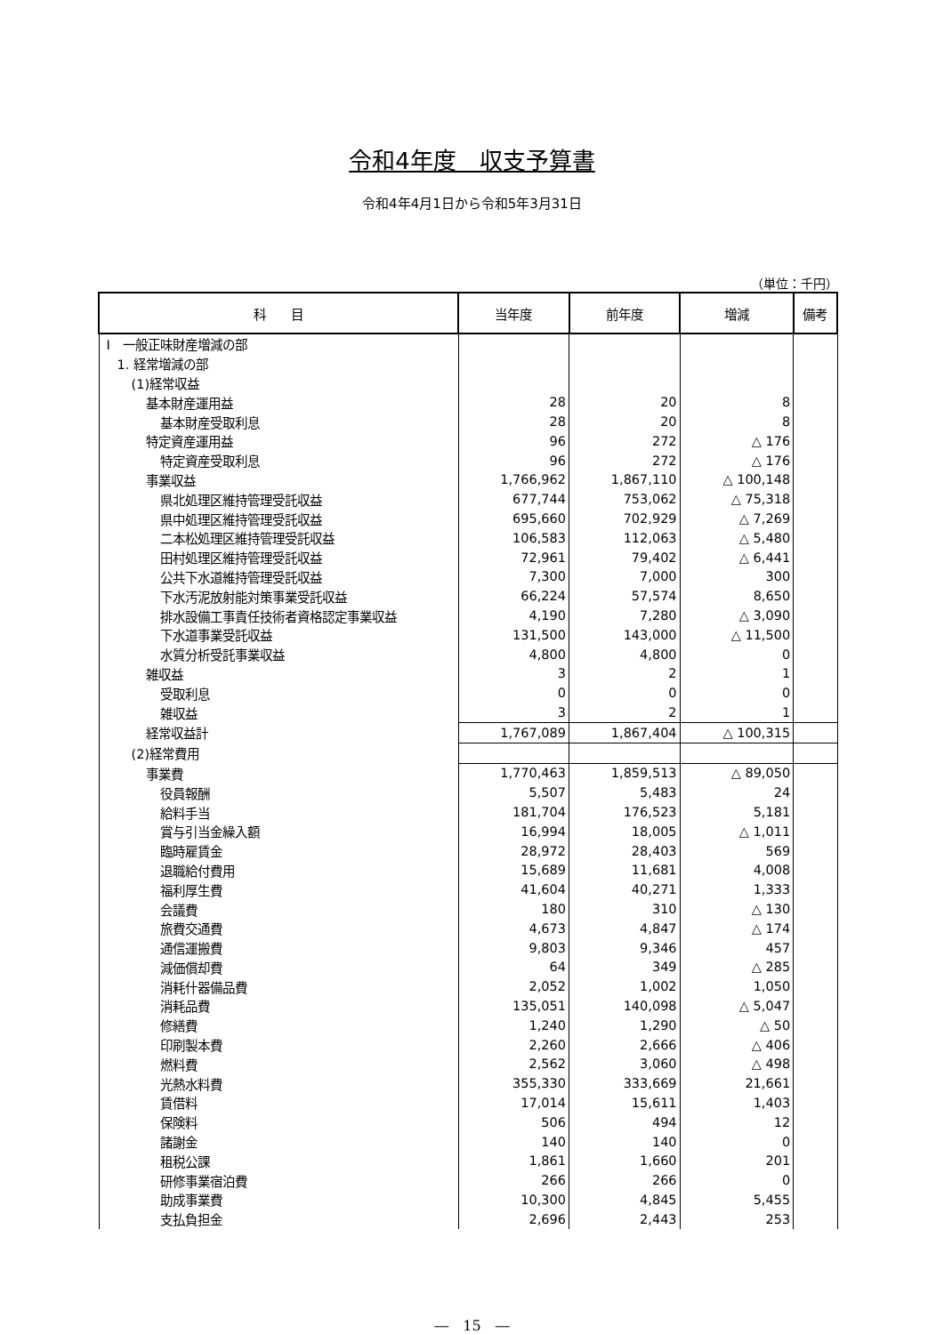令和4年度　収支予算書
令和4年4月1日から令和5年3月31日
（単位：千円）
| 科 目 | 当年度 | 前年度 | 増減 | 備考 |
| --- | --- | --- | --- | --- |
| Ⅰ 一般正味財産増減の部 | | | | |
| 1. 経常増減の部 | | | | |
| (1)経常収益 | | | | |
| 基本財産運用益 | 28 | 20 | 8 | |
| 基本財産受取利息 | 28 | 20 | 8 | |
| 特定資産運用益 | 96 | 272 | △ 176 | |
| 特定資産受取利息 | 96 | 272 | △ 176 | |
| 事業収益 | 1,766,962 | 1,867,110 | △ 100,148 | |
| 県北処理区維持管理受託収益 | 677,744 | 753,062 | △ 75,318 | |
| 県中処理区維持管理受託収益 | 695,660 | 702,929 | △ 7,269 | |
| 二本松処理区維持管理受託収益 | 106,583 | 112,063 | △ 5,480 | |
| 田村処理区維持管理受託収益 | 72,961 | 79,402 | △ 6,441 | |
| 公共下水道維持管理受託収益 | 7,300 | 7,000 | 300 | |
| 下水汚泥放射能対策事業受託収益 | 66,224 | 57,574 | 8,650 | |
| 排水設備工事責任技術者資格認定事業収益 | 4,190 | 7,280 | △ 3,090 | |
| 下水道事業受託収益 | 131,500 | 143,000 | △ 11,500 | |
| 水質分析受託事業収益 | 4,800 | 4,800 | 0 | |
| 雑収益 | 3 | 2 | 1 | |
| 受取利息 | 0 | 0 | 0 | |
| 雑収益 | 3 | 2 | 1 | |
| 経常収益計 | 1,767,089 | 1,867,404 | △ 100,315 | |
| (2)経常費用 | | | | |
| 事業費 | 1,770,463 | 1,859,513 | △ 89,050 | |
| 役員報酬 | 5,507 | 5,483 | 24 | |
| 給料手当 | 181,704 | 176,523 | 5,181 | |
| 賞与引当金繰入額 | 16,994 | 18,005 | △ 1,011 | |
| 臨時雇賃金 | 28,972 | 28,403 | 569 | |
| 退職給付費用 | 15,689 | 11,681 | 4,008 | |
| 福利厚生費 | 41,604 | 40,271 | 1,333 | |
| 会議費 | 180 | 310 | △ 130 | |
| 旅費交通費 | 4,673 | 4,847 | △ 174 | |
| 通信運搬費 | 9,803 | 9,346 | 457 | |
| 減価償却費 | 64 | 349 | △ 285 | |
| 消耗什器備品費 | 2,052 | 1,002 | 1,050 | |
| 消耗品費 | 135,051 | 140,098 | △ 5,047 | |
| 修繕費 | 1,240 | 1,290 | △ 50 | |
| 印刷製本費 | 2,260 | 2,666 | △ 406 | |
| 燃料費 | 2,562 | 3,060 | △ 498 | |
| 光熱水料費 | 355,330 | 333,669 | 21,661 | |
| 賃借料 | 17,014 | 15,611 | 1,403 | |
| 保険料 | 506 | 494 | 12 | |
| 諸謝金 | 140 | 140 | 0 | |
| 租税公課 | 1,861 | 1,660 | 201 | |
| 研修事業宿泊費 | 266 | 266 | 0 | |
| 助成事業費 | 10,300 | 4,845 | 5,455 | |
| 支払負担金 | 2,696 | 2,443 | 253 | |
―　15　―